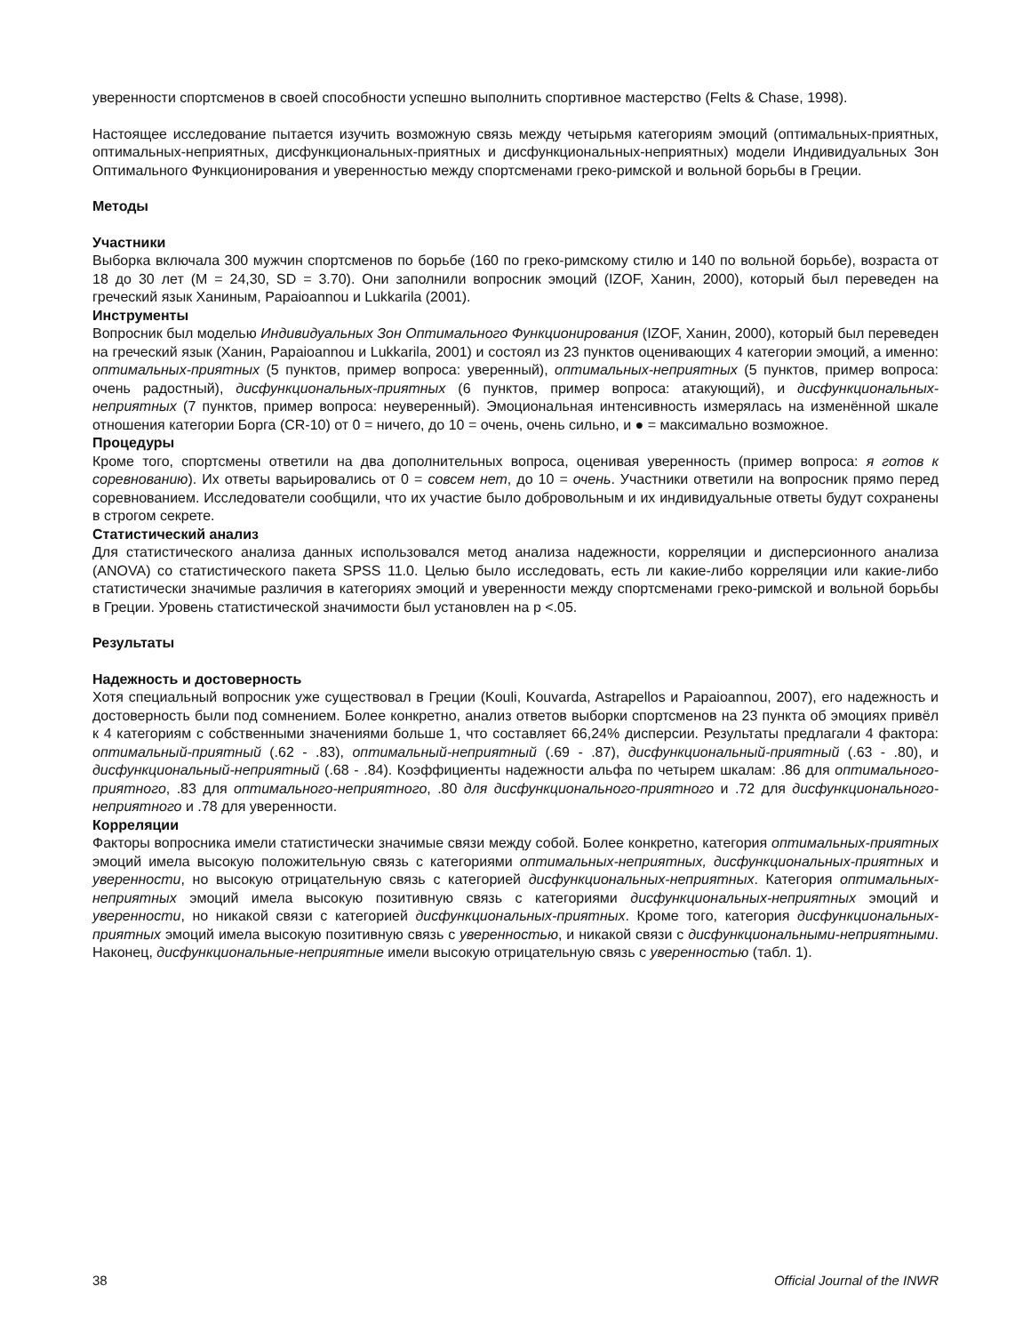уверенности спортсменов в своей способности успешно выполнить спортивное мастерство (Felts & Chase, 1998).
Настоящее исследование пытается изучить возможную связь между четырьмя категориям эмоций (оптимальных-приятных, оптимальных-неприятных, дисфункциональных-приятных и дисфункциональных-неприятных) модели Индивидуальных Зон Оптимального Функционирования и уверенностью между спортсменами греко-римской и вольной борьбы в Греции.
Методы
Участники
Выборка включала 300 мужчин спортсменов по борьбе (160 по греко-римскому стилю и 140 по вольной борьбе), возраста от 18 до 30 лет (M = 24,30, SD = 3.70). Они заполнили вопросник эмоций (IZOF, Ханин, 2000), который был переведен на греческий язык Ханиным, Papaioannou и Lukkarila (2001).
Инструменты
Вопросник был моделью Индивидуальных Зон Оптимального Функционирования (IZOF, Ханин, 2000), который был переведен на греческий язык (Ханин, Papaioannou и Lukkarila, 2001) и состоял из 23 пунктов оценивающих 4 категории эмоций, а именно: оптимальных-приятных (5 пунктов, пример вопроса: уверенный), оптимальных-неприятных (5 пунктов, пример вопроса: очень радостный), дисфункциональных-приятных (6 пунктов, пример вопроса: атакующий), и дисфункциональных-неприятных (7 пунктов, пример вопроса: неуверенный). Эмоциональная интенсивность измерялась на изменённой шкале отношения категории Борга (CR-10) от 0 = ничего, до 10 = очень, очень сильно, и ● = максимально возможное.
Процедуры
Кроме того, спортсмены ответили на два дополнительных вопроса, оценивая уверенность (пример вопроса: я готов к соревнованию). Их ответы варьировались от 0 = совсем нет, до 10 = очень. Участники ответили на вопросник прямо перед соревнованием. Исследователи сообщили, что их участие было добровольным и их индивидуальные ответы будут сохранены в строгом секрете.
Статистический анализ
Для статистического анализа данных использовался метод анализа надежности, корреляции и дисперсионного анализа (ANOVA) со статистического пакета SPSS 11.0. Целью было исследовать, есть ли какие-либо корреляции или какие-либо статистически значимые различия в категориях эмоций и уверенности между спортсменами греко-римской и вольной борьбы в Греции. Уровень статистической значимости был установлен на p <.05.
Результаты
Надежность и достоверность
Хотя специальный вопросник уже существовал в Греции (Kouli, Kouvarda, Astrapellos и Papaioannou, 2007), его надежность и достоверность были под сомнением. Более конкретно, анализ ответов выборки спортсменов на 23 пункта об эмоциях привёл к 4 категориям с собственными значениями больше 1, что составляет 66,24% дисперсии. Результаты предлагали 4 фактора: оптимальный-приятный (.62 - .83), оптимальный-неприятный (.69 - .87), дисфункциональный-приятный (.63 - .80), и дисфункциональный-неприятный (.68 - .84). Коэффициенты надежности альфа по четырем шкалам: .86 для оптимального-приятного, .83 для оптимального-неприятного, .80 для дисфункционального-приятного и .72 для дисфункционального-неприятного и .78 для уверенности.
Корреляции
Факторы вопросника имели статистически значимые связи между собой. Более конкретно, категория оптимальных-приятных эмоций имела высокую положительную связь с категориями оптимальных-неприятных, дисфункциональных-приятных и уверенности, но высокую отрицательную связь с категорией дисфункциональных-неприятных. Категория оптимальных-неприятных эмоций имела высокую позитивную связь с категориями дисфункциональных-неприятных эмоций и уверенности, но никакой связи с категорией дисфункциональных-приятных. Кроме того, категория дисфункциональных-приятных эмоций имела высокую позитивную связь с уверенностью, и никакой связи с дисфункциональными-неприятными. Наконец, дисфункциональные-неприятные имели высокую отрицательную связь с уверенностью (табл. 1).
38 Official Journal of the INWR